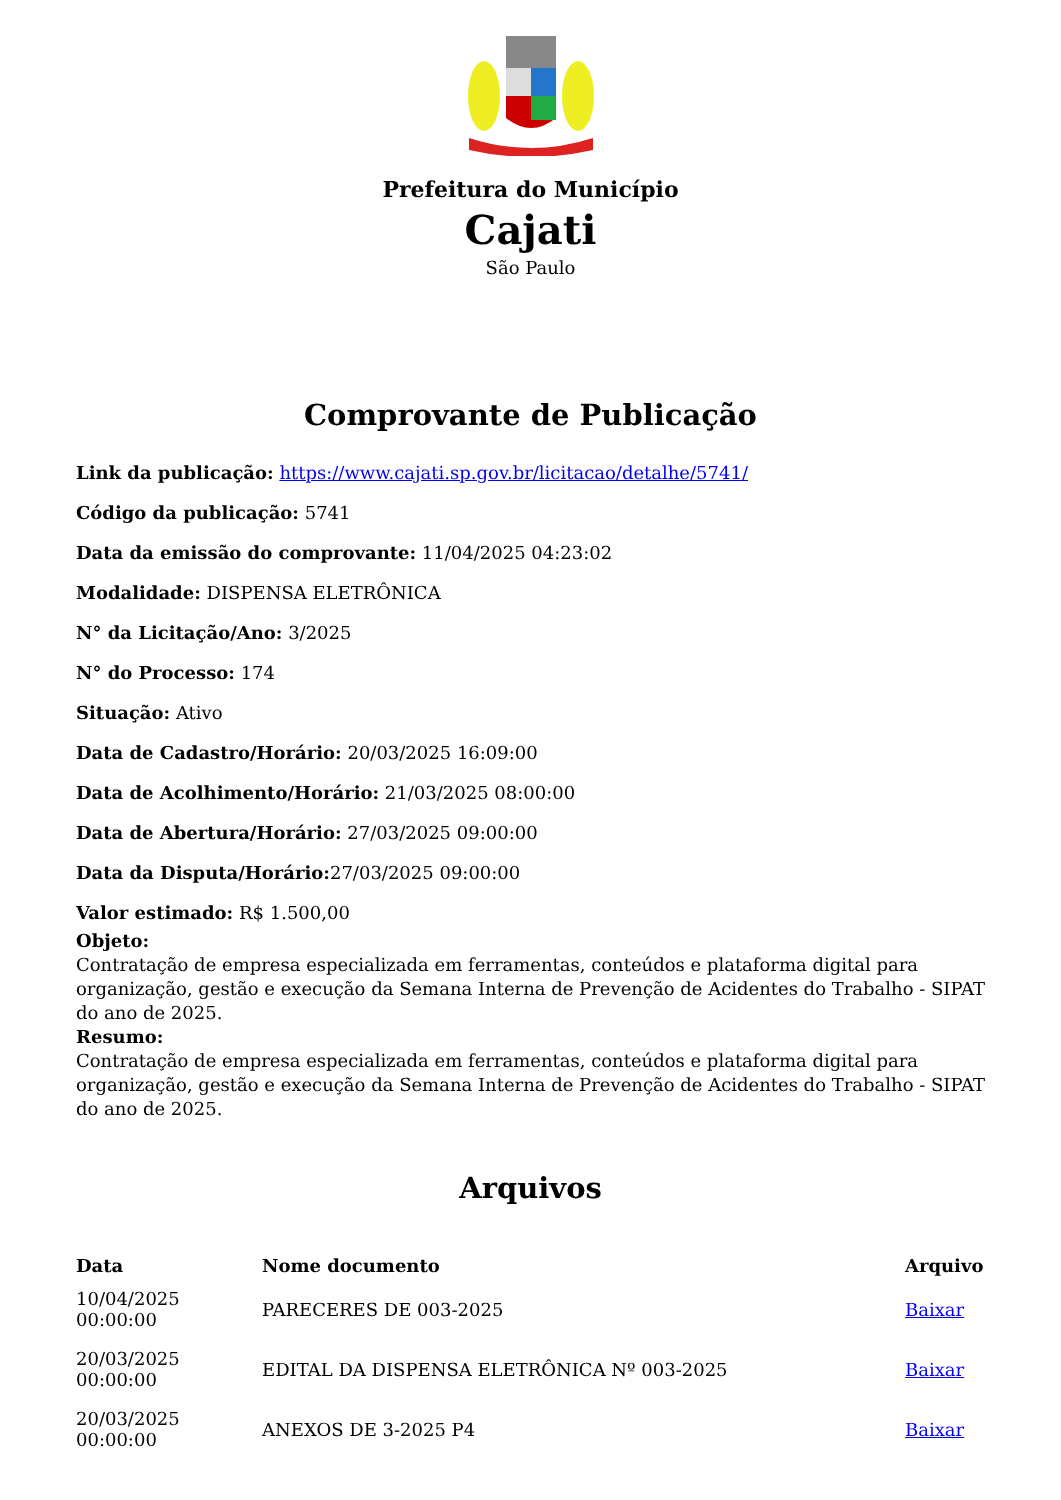Prefeitura do Município
Cajati
São Paulo
Comprovante de Publicação
Link da publicação: https://www.cajati.sp.gov.br/licitacao/detalhe/5741/
Código da publicação: 5741
Data da emissão do comprovante: 11/04/2025 04:23:02
Modalidade: DISPENSA ELETRÔNICA
N° da Licitação/Ano: 3/2025
N° do Processo: 174
Situação: Ativo
Data de Cadastro/Horário: 20/03/2025 16:09:00
Data de Acolhimento/Horário: 21/03/2025 08:00:00
Data de Abertura/Horário: 27/03/2025 09:00:00
Data da Disputa/Horário: 27/03/2025 09:00:00
Valor estimado: R$ 1.500,00
Objeto:
Contratação de empresa especializada em ferramentas, conteúdos e plataforma digital para organização, gestão e execução da Semana Interna de Prevenção de Acidentes do Trabalho - SIPAT do ano de 2025.
Resumo:
Contratação de empresa especializada em ferramentas, conteúdos e plataforma digital para organização, gestão e execução da Semana Interna de Prevenção de Acidentes do Trabalho - SIPAT do ano de 2025.
Arquivos
| Data | Nome documento | Arquivo |
| --- | --- | --- |
| 10/04/2025 00:00:00 | PARECERES DE 003-2025 | Baixar |
| 20/03/2025 00:00:00 | EDITAL DA DISPENSA ELETRÔNICA Nº 003-2025 | Baixar |
| 20/03/2025 00:00:00 | ANEXOS DE 3-2025 P4 | Baixar |